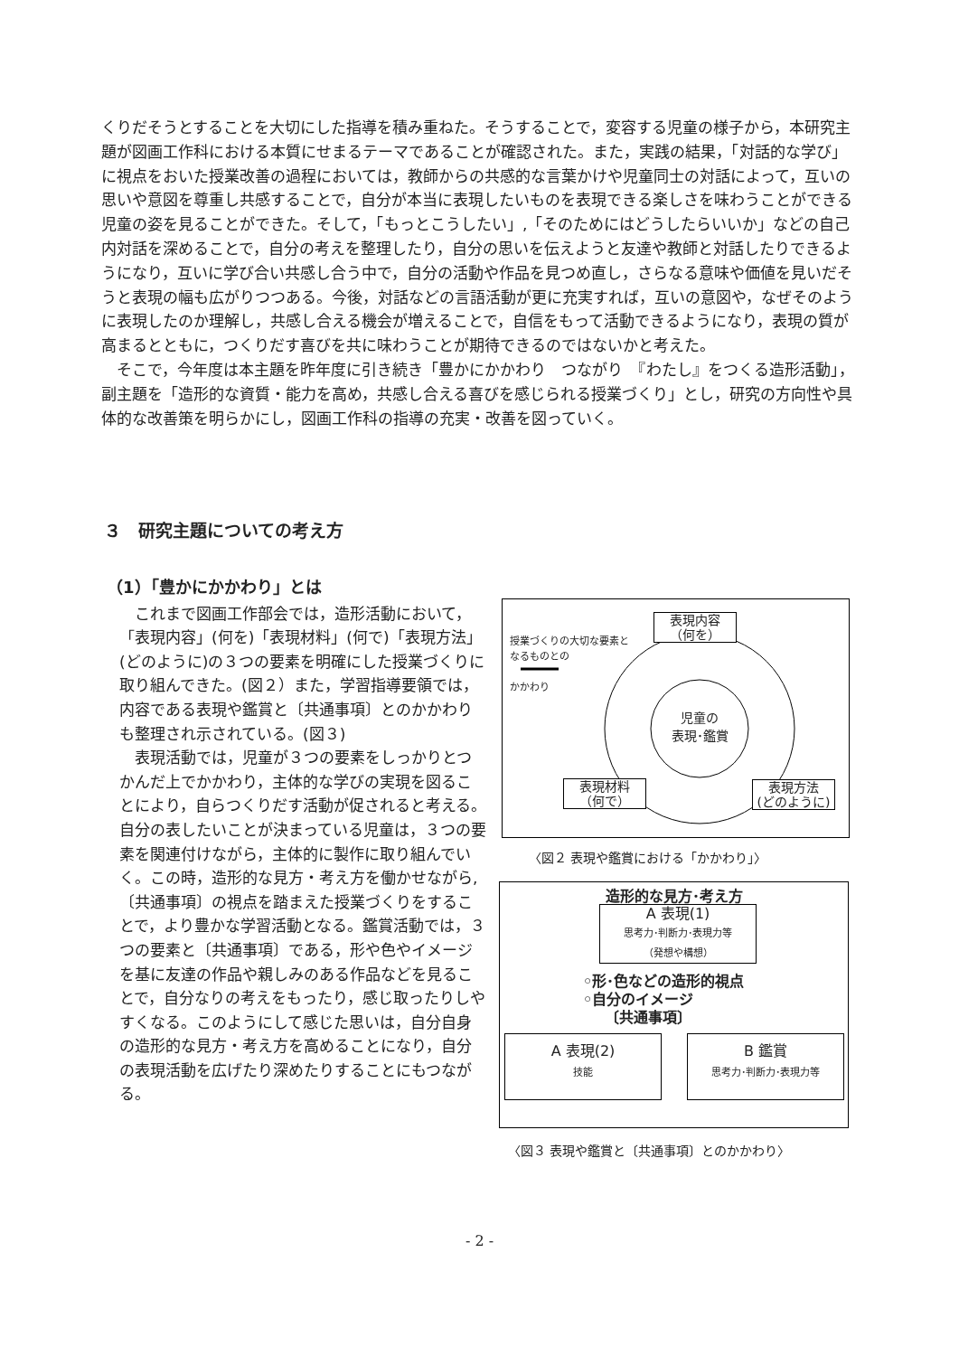くりだそうとすることを大切にした指導を積み重ねた。そうすることで，変容する児童の様子から，本研究主題が図画工作科における本質にせまるテーマであることが確認された。また，実践の結果，「対話的な学び」に視点をおいた授業改善の過程においては，教師からの共感的な言葉かけや児童同士の対話によって，互いの思いや意図を尊重し共感することで，自分が本当に表現したいものを表現できる楽しさを味わうことができる児童の姿を見ることができた。そして，「もっとこうしたい」,「そのためにはどうしたらいいか」などの自己内対話を深めることで，自分の考えを整理したり，自分の思いを伝えようと友達や教師と対話したりできるようになり，互いに学び合い共感し合う中で，自分の活動や作品を見つめ直し，さらなる意味や価値を見いだそうと表現の幅も広がりつつある。今後，対話などの言語活動が更に充実すれば，互いの意図や，なぜそのように表現したのか理解し，共感し合える機会が増えることで，自信をもって活動できるようになり，表現の質が高まるとともに，つくりだす喜びを共に味わうことが期待できるのではないかと考えた。
　そこで，今年度は本主題を昨年度に引き続き「豊かにかかわり　つながり　『わたし』をつくる造形活動」，副主題を「造形的な資質・能力を高め，共感し合える喜びを感じられる授業づくり」とし，研究の方向性や具体的な改善策を明らかにし，図画工作科の指導の充実・改善を図っていく。
３　研究主題についての考え方
（1）「豊かにかかわり」とは
　これまで図画工作部会では，造形活動において，「表現内容」(何を)「表現材料」(何で)「表現方法」(どのように)の３つの要素を明確にした授業づくりに取り組んできた。(図２）また，学習指導要領では，内容である表現や鑑賞と〔共通事項〕とのかかわりも整理され示されている。(図３)
　表現活動では，児童が３つの要素をしっかりとつかんだ上でかかわり，主体的な学びの実現を図ることにより，自らつくりだす活動が促されると考える。自分の表したいことが決まっている児童は，３つの要素を関連付けながら，主体的に製作に取り組んでいく。この時，造形的な見方・考え方を働かせながら,〔共通事項〕の視点を踏まえた授業づくりをすることで，より豊かな学習活動となる。鑑賞活動では，３つの要素と〔共通事項〕である，形や色やイメージを基に友達の作品や親しみのある作品などを見ることで，自分なりの考えをもったり，感じ取ったりしやすくなる。このようにして感じた思いは，自分自身の造形的な見方・考え方を高めることになり，自分の表現活動を広げたり深めたりすることにもつながる。
授業づくりの大切な要素と
なるものとの
かかわり
表現内容
（何を）
児童の
表現･鑑賞
表現材料
（何で）
表現方法
(どのように)
〈図２ 表現や鑑賞における「かかわり」〉
造形的な見方･考え方
A 表現(1)
思考力･判断力･表現力等
（発想や構想）
◦形･色などの造形的視点
◦自分のイメージ
　　〔共通事項〕
A 表現(2)
技能
B 鑑賞
思考力･判断力･表現力等
〈図３ 表現や鑑賞と〔共通事項〕とのかかわり〉
- 2 -